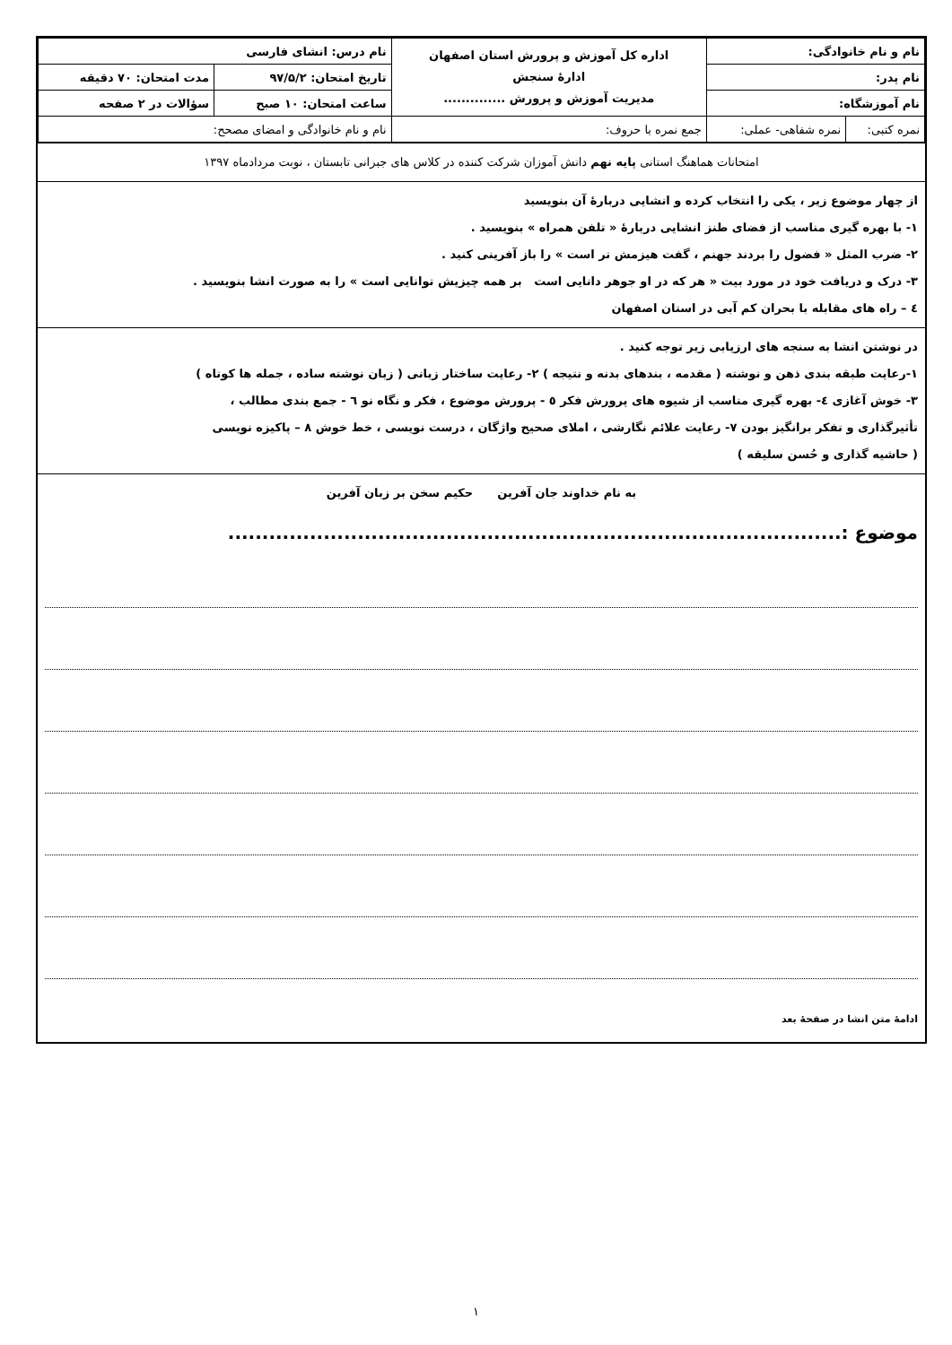| نام و نام خانوادگی: | | اداره کل آموزش و پرورش استان اصفهان ادارهٔ سنجش مدیریت آموزش و پرورش .............. | نام درس: انشای فارسی | |
| نام پدر: | | | تاریخ امتحان: ۹۷/۵/۲ | مدت امتحان: ۷۰ دقیقه |
| نام آموزشگاه: | | | ساعت امتحان: ۱۰ صبح | سؤالات در ۲ صفحه |
| نمره کتبی: | نمره شفاهی- عملی: | جمع نمره با حروف: | نام و نام خانوادگی و امضای مصحح: | |
امتحانات هماهنگ استانی پایه نهم دانش آموزان شرکت کننده در کلاس های جبرانی تابستان ، نوبت مردادماه ۱۳۹۷
از چهار موضوع زیر ، یکی را انتخاب کرده و انشایی دربارهٔ آن بنویسید
۱- با بهره گیری مناسب از فضای طنز انشایی دربارهٔ « تلفن همراه » بنویسید .
۲- ضرب المثل « فضول را بردند جهنم ، گفت هیزمش تر است » را باز آفرینی کنید .
۳- درک و دریافت خود در مورد بیت « هر که در او جوهر دانایی است بر همه چیزیش توانایی است » را به صورت انشا بنویسید .
٤ – راه های مقابله با بحران کم آبی در استان اصفهان
در نوشتن انشا به سنجه های ارزیابی زیر توجه کنید .
۱-رعایت طبقه بندی ذهن و نوشته ( مقدمه ، بندهای بدنه و نتیجه ) ۲- رعایت ساختار زبانی ( زبان نوشته ساده ، جمله ها کوتاه )
۳- خوش آغازی ٤- بهره گیری مناسب از شیوه های پرورش فکر ٥ - پرورش موضوع ، فکر و نگاه نو ٦ - جمع بندی مطالب ،
تأثیرگذاری و تفکر برانگیز بودن ۷- رعایت علائم نگارشی ، املای صحیح واژگان ، درست نویسی ، خط خوش ۸ – پاکیزه نویسی
( حاشیه گذاری و حُسن سلیقه )
به نام خداوند جان آفرین حکیم سخن بر زبان آفرین
موضوع :..........................................................................................
ادامهٔ متن انشا در صفحهٔ بعد
۱